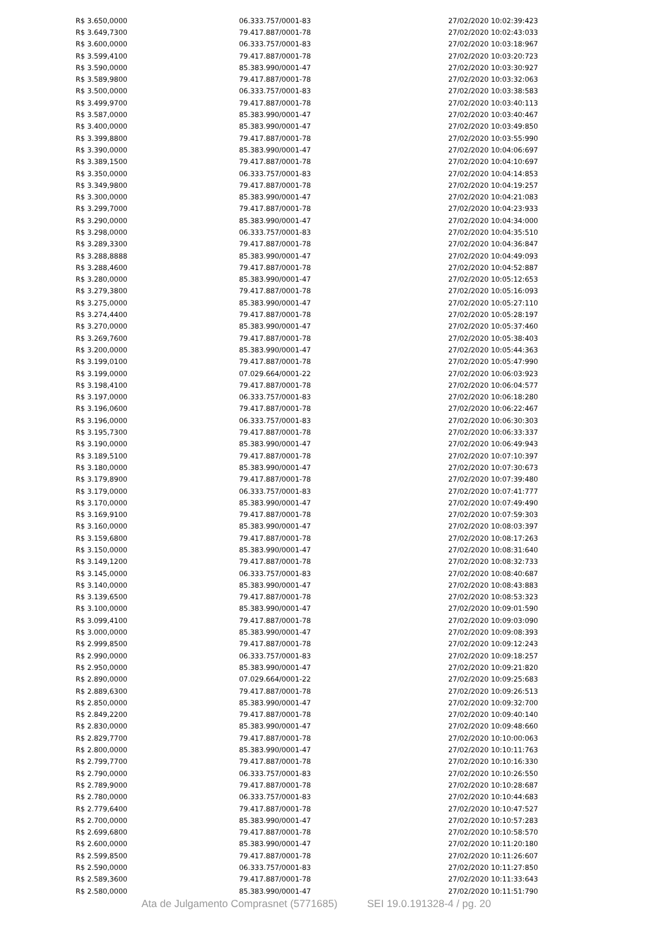| R$ 3.650,0000 | 06.333.757/0001-83 | 27/02/2020 10:02:39:423 |
| R$ 3.649,7300 | 79.417.887/0001-78 | 27/02/2020 10:02:43:033 |
| R$ 3.600,0000 | 06.333.757/0001-83 | 27/02/2020 10:03:18:967 |
| R$ 3.599,4100 | 79.417.887/0001-78 | 27/02/2020 10:03:20:723 |
| R$ 3.590,0000 | 85.383.990/0001-47 | 27/02/2020 10:03:30:927 |
| R$ 3.589,9800 | 79.417.887/0001-78 | 27/02/2020 10:03:32:063 |
| R$ 3.500,0000 | 06.333.757/0001-83 | 27/02/2020 10:03:38:583 |
| R$ 3.499,9700 | 79.417.887/0001-78 | 27/02/2020 10:03:40:113 |
| R$ 3.587,0000 | 85.383.990/0001-47 | 27/02/2020 10:03:40:467 |
| R$ 3.400,0000 | 85.383.990/0001-47 | 27/02/2020 10:03:49:850 |
| R$ 3.399,8800 | 79.417.887/0001-78 | 27/02/2020 10:03:55:990 |
| R$ 3.390,0000 | 85.383.990/0001-47 | 27/02/2020 10:04:06:697 |
| R$ 3.389,1500 | 79.417.887/0001-78 | 27/02/2020 10:04:10:697 |
| R$ 3.350,0000 | 06.333.757/0001-83 | 27/02/2020 10:04:14:853 |
| R$ 3.349,9800 | 79.417.887/0001-78 | 27/02/2020 10:04:19:257 |
| R$ 3.300,0000 | 85.383.990/0001-47 | 27/02/2020 10:04:21:083 |
| R$ 3.299,7000 | 79.417.887/0001-78 | 27/02/2020 10:04:23:933 |
| R$ 3.290,0000 | 85.383.990/0001-47 | 27/02/2020 10:04:34:000 |
| R$ 3.298,0000 | 06.333.757/0001-83 | 27/02/2020 10:04:35:510 |
| R$ 3.289,3300 | 79.417.887/0001-78 | 27/02/2020 10:04:36:847 |
| R$ 3.288,8888 | 85.383.990/0001-47 | 27/02/2020 10:04:49:093 |
| R$ 3.288,4600 | 79.417.887/0001-78 | 27/02/2020 10:04:52:887 |
| R$ 3.280,0000 | 85.383.990/0001-47 | 27/02/2020 10:05:12:653 |
| R$ 3.279,3800 | 79.417.887/0001-78 | 27/02/2020 10:05:16:093 |
| R$ 3.275,0000 | 85.383.990/0001-47 | 27/02/2020 10:05:27:110 |
| R$ 3.274,4400 | 79.417.887/0001-78 | 27/02/2020 10:05:28:197 |
| R$ 3.270,0000 | 85.383.990/0001-47 | 27/02/2020 10:05:37:460 |
| R$ 3.269,7600 | 79.417.887/0001-78 | 27/02/2020 10:05:38:403 |
| R$ 3.200,0000 | 85.383.990/0001-47 | 27/02/2020 10:05:44:363 |
| R$ 3.199,0100 | 79.417.887/0001-78 | 27/02/2020 10:05:47:990 |
| R$ 3.199,0000 | 07.029.664/0001-22 | 27/02/2020 10:06:03:923 |
| R$ 3.198,4100 | 79.417.887/0001-78 | 27/02/2020 10:06:04:577 |
| R$ 3.197,0000 | 06.333.757/0001-83 | 27/02/2020 10:06:18:280 |
| R$ 3.196,0600 | 79.417.887/0001-78 | 27/02/2020 10:06:22:467 |
| R$ 3.196,0000 | 06.333.757/0001-83 | 27/02/2020 10:06:30:303 |
| R$ 3.195,7300 | 79.417.887/0001-78 | 27/02/2020 10:06:33:337 |
| R$ 3.190,0000 | 85.383.990/0001-47 | 27/02/2020 10:06:49:943 |
| R$ 3.189,5100 | 79.417.887/0001-78 | 27/02/2020 10:07:10:397 |
| R$ 3.180,0000 | 85.383.990/0001-47 | 27/02/2020 10:07:30:673 |
| R$ 3.179,8900 | 79.417.887/0001-78 | 27/02/2020 10:07:39:480 |
| R$ 3.179,0000 | 06.333.757/0001-83 | 27/02/2020 10:07:41:777 |
| R$ 3.170,0000 | 85.383.990/0001-47 | 27/02/2020 10:07:49:490 |
| R$ 3.169,9100 | 79.417.887/0001-78 | 27/02/2020 10:07:59:303 |
| R$ 3.160,0000 | 85.383.990/0001-47 | 27/02/2020 10:08:03:397 |
| R$ 3.159,6800 | 79.417.887/0001-78 | 27/02/2020 10:08:17:263 |
| R$ 3.150,0000 | 85.383.990/0001-47 | 27/02/2020 10:08:31:640 |
| R$ 3.149,1200 | 79.417.887/0001-78 | 27/02/2020 10:08:32:733 |
| R$ 3.145,0000 | 06.333.757/0001-83 | 27/02/2020 10:08:40:687 |
| R$ 3.140,0000 | 85.383.990/0001-47 | 27/02/2020 10:08:43:883 |
| R$ 3.139,6500 | 79.417.887/0001-78 | 27/02/2020 10:08:53:323 |
| R$ 3.100,0000 | 85.383.990/0001-47 | 27/02/2020 10:09:01:590 |
| R$ 3.099,4100 | 79.417.887/0001-78 | 27/02/2020 10:09:03:090 |
| R$ 3.000,0000 | 85.383.990/0001-47 | 27/02/2020 10:09:08:393 |
| R$ 2.999,8500 | 79.417.887/0001-78 | 27/02/2020 10:09:12:243 |
| R$ 2.990,0000 | 06.333.757/0001-83 | 27/02/2020 10:09:18:257 |
| R$ 2.950,0000 | 85.383.990/0001-47 | 27/02/2020 10:09:21:820 |
| R$ 2.890,0000 | 07.029.664/0001-22 | 27/02/2020 10:09:25:683 |
| R$ 2.889,6300 | 79.417.887/0001-78 | 27/02/2020 10:09:26:513 |
| R$ 2.850,0000 | 85.383.990/0001-47 | 27/02/2020 10:09:32:700 |
| R$ 2.849,2200 | 79.417.887/0001-78 | 27/02/2020 10:09:40:140 |
| R$ 2.830,0000 | 85.383.990/0001-47 | 27/02/2020 10:09:48:660 |
| R$ 2.829,7700 | 79.417.887/0001-78 | 27/02/2020 10:10:00:063 |
| R$ 2.800,0000 | 85.383.990/0001-47 | 27/02/2020 10:10:11:763 |
| R$ 2.799,7700 | 79.417.887/0001-78 | 27/02/2020 10:10:16:330 |
| R$ 2.790,0000 | 06.333.757/0001-83 | 27/02/2020 10:10:26:550 |
| R$ 2.789,9000 | 79.417.887/0001-78 | 27/02/2020 10:10:28:687 |
| R$ 2.780,0000 | 06.333.757/0001-83 | 27/02/2020 10:10:44:683 |
| R$ 2.779,6400 | 79.417.887/0001-78 | 27/02/2020 10:10:47:527 |
| R$ 2.700,0000 | 85.383.990/0001-47 | 27/02/2020 10:10:57:283 |
| R$ 2.699,6800 | 79.417.887/0001-78 | 27/02/2020 10:10:58:570 |
| R$ 2.600,0000 | 85.383.990/0001-47 | 27/02/2020 10:11:20:180 |
| R$ 2.599,8500 | 79.417.887/0001-78 | 27/02/2020 10:11:26:607 |
| R$ 2.590,0000 | 06.333.757/0001-83 | 27/02/2020 10:11:27:850 |
| R$ 2.589,3600 | 79.417.887/0001-78 | 27/02/2020 10:11:33:643 |
| R$ 2.580,0000 | 85.383.990/0001-47 | 27/02/2020 10:11:51:790 |
Ata de Julgamento Comprasnet (5771685) SEI 19.0.191328-4 / pg. 20